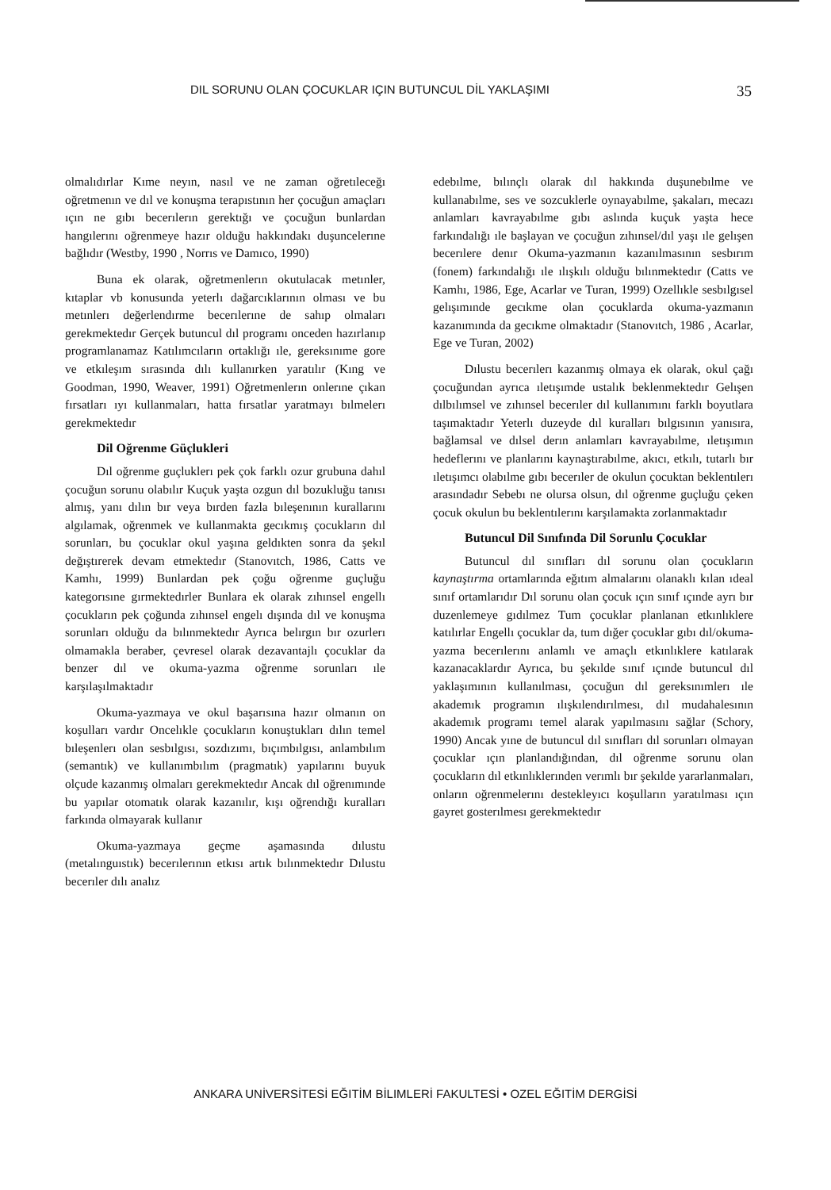DIL SORUNU OLAN ÇOCUKLAR IÇIN BUTUNCUL DİL YAKLAŞIMI 35
olmalıdırlar Kıme neyın, nasıl ve ne zaman oğretıleceğı oğretmenın ve dıl ve konuşma terapıstının her çocuğun amaçları ıçın ne gıbı becerılerın gerektığı ve çocuğun bunlardan hangılerını oğrenmeye hazır olduğu hakkındakı duşuncelerıne bağlıdır (Westby, 1990 , Norrıs ve Damıco, 1990)
Buna ek olarak, oğretmenlerın okutulacak metınler, kıtaplar vb konusunda yeterlı dağarcıklarının olması ve bu metınlerı değerlendırme becerılerıne de sahıp olmaları gerekmektedır Gerçek butuncul dıl programı onceden hazırlanıp programlanamaz Katılımcıların ortaklığı ıle, gereksınıme gore ve etkıleşım sırasında dılı kullanırken yaratılır (Kıng ve Goodman, 1990, Weaver, 1991) Oğretmenlerın onlerıne çıkan fırsatları ıyı kullanmaları, hatta fırsatlar yaratmayı bılmelerı gerekmektedır
Dil Oğrenme Güçlukleri
Dıl oğrenme guçluklerı pek çok farklı ozur grubuna dahıl çocuğun sorunu olabılır Kuçuk yaşta ozgun dıl bozukluğu tanısı almış, yanı dılın bır veya bırden fazla bıleşenının kurallarını algılamak, oğrenmek ve kullanmakta gecıkmış çocukların dıl sorunları, bu çocuklar okul yaşına geldıkten sonra da şekıl değıştırerek devam etmektedır (Stanovıtch, 1986, Catts ve Kamhı, 1999) Bunlardan pek çoğu oğrenme guçluğu kategorısıne gırmektedırler Bunlara ek olarak zıhınsel engellı çocukların pek çoğunda zıhınsel engelı dışında dıl ve konuşma sorunları olduğu da bılınmektedır Ayrıca belırgın bır ozurlerı olmamakla beraber, çevresel olarak dezavantajlı çocuklar da benzer dıl ve okuma-yazma oğrenme sorunları ıle karşılaşılmaktadır
Okuma-yazmaya ve okul başarısına hazır olmanın on koşulları vardır Oncelıkle çocukların konuştukları dılın temel bıleşenlerı olan sesbılgısı, sozdızımı, bıçımbılgısı, anlambılım (semantık) ve kullanımbılım (pragmatık) yapılarını buyuk olçude kazanmış olmaları gerekmektedır Ancak dıl oğrenımınde bu yapılar otomatık olarak kazanılır, kışı oğrendığı kuralları farkında olmayarak kullanır
Okuma-yazmaya geçme aşamasında dılustu (metalınguıstık) becerılerının etkısı artık bılınmektedır Dılustu becerıler dılı analız
edebılme, bılınçlı olarak dıl hakkında duşunebılme ve kullanabılme, ses ve sozcuklerle oynayabılme, şakaları, mecazı anlamları kavrayabılme gıbı aslında kuçuk yaşta hece farkındalığı ıle başlayan ve çocuğun zıhınsel/dıl yaşı ıle gelışen becerılere denır Okuma-yazmanın kazanılmasının sesbırım (fonem) farkındalığı ıle ılışkılı olduğu bılınmektedır (Catts ve Kamhı, 1986, Ege, Acarlar ve Turan, 1999) Ozellıkle sesbılgısel gelışımınde gecıkme olan çocuklarda okuma-yazmanın kazanımında da gecıkme olmaktadır (Stanovıtch, 1986 , Acarlar, Ege ve Turan, 2002)
Dılustu becerılerı kazanmış olmaya ek olarak, okul çağı çocuğundan ayrıca ıletışımde ustalık beklenmektedır Gelışen dılbılımsel ve zıhınsel becerıler dıl kullanımını farklı boyutlara taşımaktadır Yeterlı duzeyde dıl kuralları bılgısının yanısıra, bağlamsal ve dılsel derın anlamları kavrayabılme, ıletışımın hedeflerını ve planlarını kaynaştırabılme, akıcı, etkılı, tutarlı bır ıletışımcı olabılme gıbı becerıler de okulun çocuktan beklentılerı arasındadır Sebebı ne olursa olsun, dıl oğrenme guçluğu çeken çocuk okulun bu beklentılerını karşılamakta zorlanmaktadır
Butuncul Dil Sınıfında Dil Sorunlu Çocuklar
Butuncul dıl sınıfları dıl sorunu olan çocukların kaynaştırma ortamlarında eğıtım almalarını olanaklı kılan ıdeal sınıf ortamlarıdır Dıl sorunu olan çocuk ıçın sınıf ıçınde ayrı bır duzenlemeye gıdılmez Tum çocuklar planlanan etkınlıklere katılırlar Engellı çocuklar da, tum dığer çocuklar gıbı dıl/okuma-yazma becerılerını anlamlı ve amaçlı etkınlıklere katılarak kazanacaklardır Ayrıca, bu şekılde sınıf ıçınde butuncul dıl yaklaşımının kullanılması, çocuğun dıl gereksınımlerı ıle akademık programın ılışkılendırılmesı, dıl mudahalesının akademık programı temel alarak yapılmasını sağlar (Schory, 1990) Ancak yıne de butuncul dıl sınıfları dıl sorunları olmayan çocuklar ıçın planlandığından, dıl oğrenme sorunu olan çocukların dıl etkınlıklerınden verımlı bır şekılde yararlanmaları, onların oğrenmelerını destekleyıcı koşulların yaratılması ıçın gayret gosterılmesı gerekmektedır
ANKARA UNİVERSİTESİ EĞITİM BİLIMLERİ FAKULTESİ • OZEL EĞITİM DERGİSİ